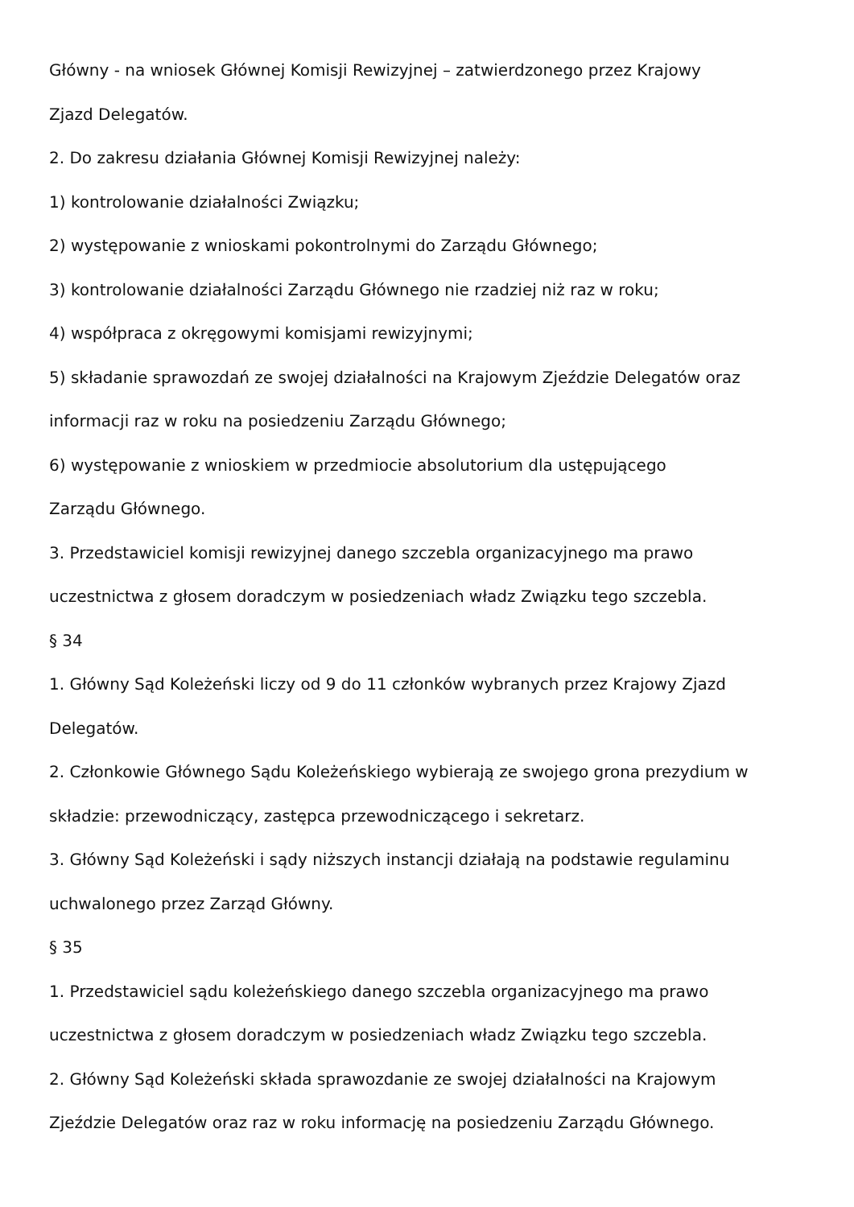Główny - na wniosek Głównej Komisji Rewizyjnej – zatwierdzonego przez Krajowy
Zjazd Delegatów.
2. Do zakresu działania Głównej Komisji Rewizyjnej należy:
1) kontrolowanie działalności Związku;
2) występowanie z wnioskami pokontrolnymi do Zarządu Głównego;
3) kontrolowanie działalności Zarządu Głównego nie rzadziej niż raz w roku;
4) współpraca z okręgowymi komisjami rewizyjnymi;
5) składanie sprawozdań ze swojej działalności na Krajowym Zjeździe Delegatów oraz
informacji raz w roku na posiedzeniu Zarządu Głównego;
6) występowanie z wnioskiem w przedmiocie absolutorium dla ustępującego
Zarządu Głównego.
3. Przedstawiciel komisji rewizyjnej danego szczebla organizacyjnego ma prawo
uczestnictwa z głosem doradczym w posiedzeniach władz Związku tego szczebla.
§ 34
1. Główny Sąd Koleżeński liczy od 9 do 11 członków wybranych przez Krajowy Zjazd
Delegatów.
2. Członkowie Głównego Sądu Koleżeńskiego wybierają ze swojego grona prezydium w
składzie: przewodniczący, zastępca przewodniczącego i sekretarz.
3. Główny Sąd Koleżeński i sądy niższych instancji działają na podstawie regulaminu
uchwalonego przez Zarząd Główny.
§ 35
1. Przedstawiciel sądu koleżeńskiego danego szczebla organizacyjnego ma prawo
uczestnictwa z głosem doradczym w posiedzeniach władz Związku tego szczebla.
2. Główny Sąd Koleżeński składa sprawozdanie ze swojej działalności na Krajowym
Zjeździe Delegatów oraz raz w roku informację na posiedzeniu Zarządu Głównego.